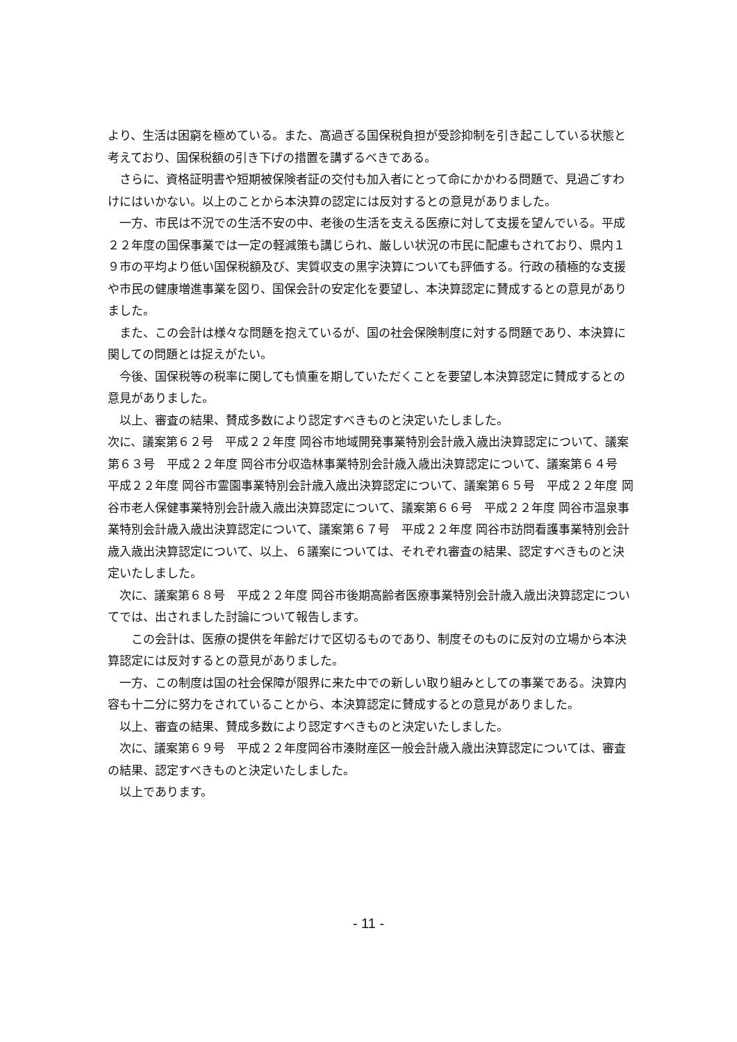より、生活は困窮を極めている。また、高過ぎる国保税負担が受診抑制を引き起こしている状態と考えており、国保税額の引き下げの措置を講ずるべきである。
さらに、資格証明書や短期被保険者証の交付も加入者にとって命にかかわる問題で、見過ごすわけにはいかない。以上のことから本決算の認定には反対するとの意見がありました。
一方、市民は不況での生活不安の中、老後の生活を支える医療に対して支援を望んでいる。平成２２年度の国保事業では一定の軽減策も講じられ、厳しい状況の市民に配慮もされており、県内１９市の平均より低い国保税額及び、実質収支の黒字決算についても評価する。行政の積極的な支援や市民の健康増進事業を図り、国保会計の安定化を要望し、本決算認定に賛成するとの意見がありました。
また、この会計は様々な問題を抱えているが、国の社会保険制度に対する問題であり、本決算に関しての問題とは捉えがたい。
今後、国保税等の税率に関しても慎重を期していただくことを要望し本決算認定に賛成するとの意見がありました。
以上、審査の結果、賛成多数により認定すべきものと決定いたしました。
次に、議案第６２号　平成２２年度 岡谷市地域開発事業特別会計歳入歳出決算認定について、議案第６３号　平成２２年度 岡谷市分収造林事業特別会計歳入歳出決算認定について、議案第６４号　平成２２年度 岡谷市霊園事業特別会計歳入歳出決算認定について、議案第６５号　平成２２年度 岡谷市老人保健事業特別会計歳入歳出決算認定について、議案第６６号　平成２２年度 岡谷市温泉事業特別会計歳入歳出決算認定について、議案第６７号　平成２２年度 岡谷市訪問看護事業特別会計歳入歳出決算認定について、以上、６議案については、それぞれ審査の結果、認定すべきものと決定いたしました。
次に、議案第６８号　平成２２年度 岡谷市後期高齢者医療事業特別会計歳入歳出決算認定についてでは、出されました討論について報告します。
この会計は、医療の提供を年齢だけで区切るものであり、制度そのものに反対の立場から本決算認定には反対するとの意見がありました。
一方、この制度は国の社会保障が限界に来た中での新しい取り組みとしての事業である。決算内容も十二分に努力をされていることから、本決算認定に賛成するとの意見がありました。
以上、審査の結果、賛成多数により認定すべきものと決定いたしました。
次に、議案第６９号　平成２２年度岡谷市湊財産区一般会計歳入歳出決算認定については、審査の結果、認定すべきものと決定いたしました。
以上であります。
- 11 -